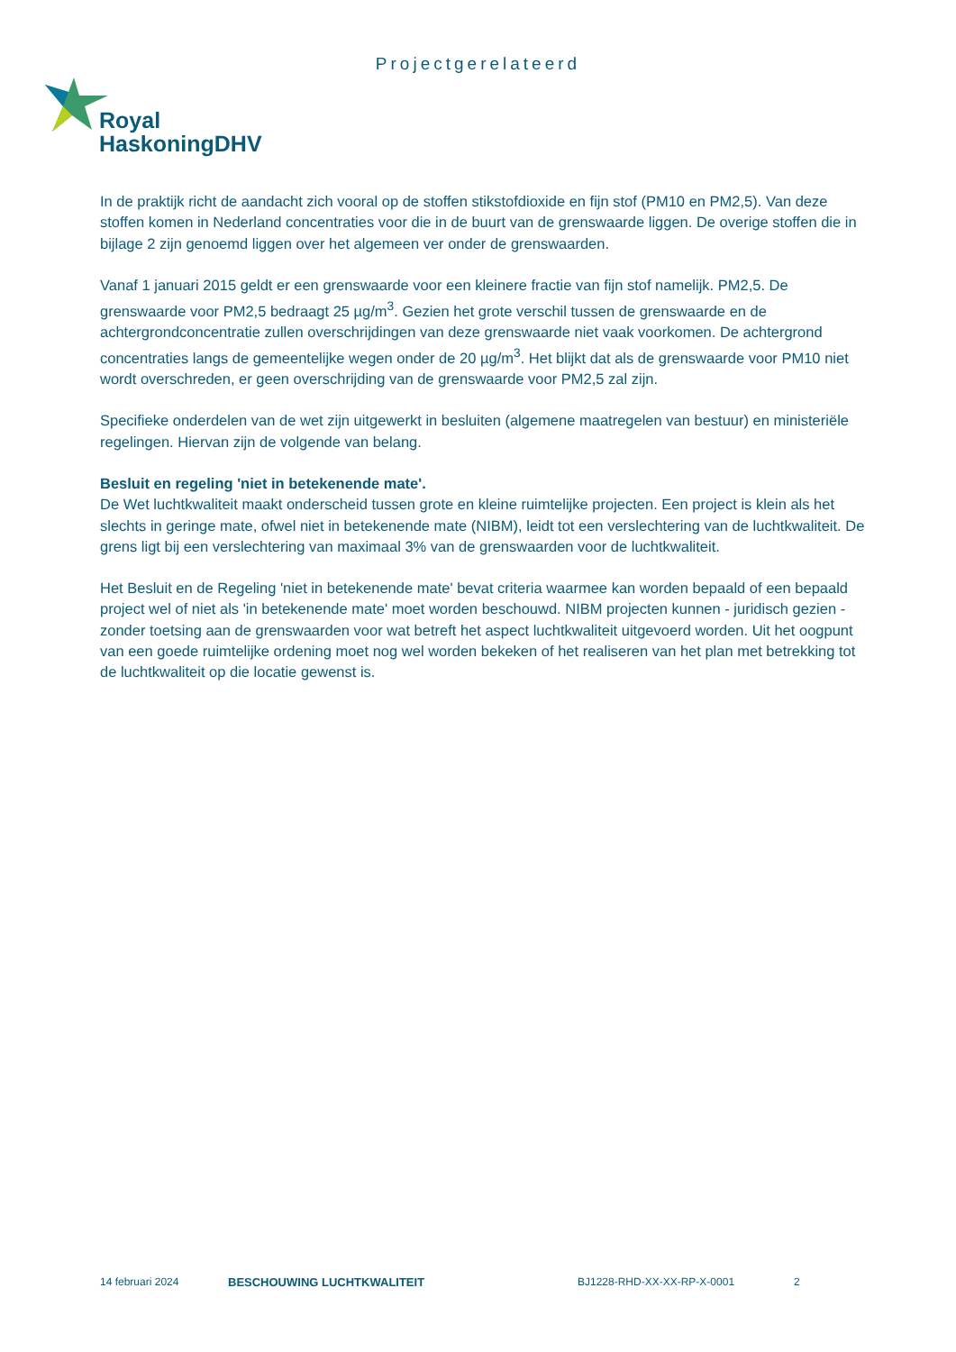Projectgerelateerd
Royal
HaskoningDHV
In de praktijk richt de aandacht zich vooral op de stoffen stikstofdioxide en fijn stof (PM10 en PM2,5). Van deze stoffen komen in Nederland concentraties voor die in de buurt van de grenswaarde liggen. De overige stoffen die in bijlage 2 zijn genoemd liggen over het algemeen ver onder de grenswaarden.
Vanaf 1 januari 2015 geldt er een grenswaarde voor een kleinere fractie van fijn stof namelijk. PM2,5. De grenswaarde voor PM2,5 bedraagt 25 µg/m<sup>3</sup>. Gezien het grote verschil tussen de grenswaarde en de achtergrondconcentratie zullen overschrijdingen van deze grenswaarde niet vaak voorkomen. De achtergrond concentraties langs de gemeentelijke wegen onder de 20 µg/m<sup>3</sup>. Het blijkt dat als de grenswaarde voor PM10 niet wordt overschreden, er geen overschrijding van de grenswaarde voor PM2,5 zal zijn.
Specifieke onderdelen van de wet zijn uitgewerkt in besluiten (algemene maatregelen van bestuur) en ministeriële regelingen. Hiervan zijn de volgende van belang.
Besluit en regeling 'niet in betekenende mate'.
De Wet luchtkwaliteit maakt onderscheid tussen grote en kleine ruimtelijke projecten. Een project is klein als het slechts in geringe mate, ofwel niet in betekenende mate (NIBM), leidt tot een verslechtering van de luchtkwaliteit. De grens ligt bij een verslechtering van maximaal 3% van de grenswaarden voor de luchtkwaliteit.
Het Besluit en de Regeling 'niet in betekenende mate' bevat criteria waarmee kan worden bepaald of een bepaald project wel of niet als 'in betekenende mate' moet worden beschouwd. NIBM projecten kunnen - juridisch gezien - zonder toetsing aan de grenswaarden voor wat betreft het aspect luchtkwaliteit uitgevoerd worden. Uit het oogpunt van een goede ruimtelijke ordening moet nog wel worden bekeken of het realiseren van het plan met betrekking tot de luchtkwaliteit op die locatie gewenst is.
14 februari 2024 BESCHOUWING LUCHTKWALITEIT BJ1228-RHD-XX-XX-RP-X-0001 2